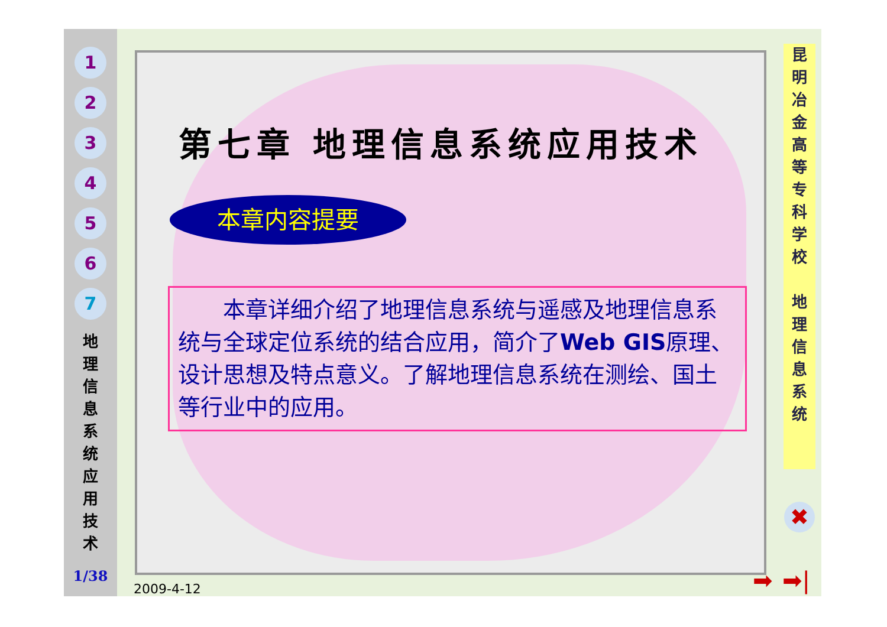1
2
3
4
5
6
7
地 理 信 息 系 统 应 用 技 术
1/38
第七章 地理信息系统应用技术
本章内容提要
  本章详细介绍了地理信息系统与遥感及地理信息系统与全球定位系统的结合应用，简介了Web GIS原理、设计思想及特点意义。了解地理信息系统在测绘、国土等行业中的应用。
昆
明
冶
金
高
等
专
科
学
校
地
理
信
息
系
统
✖
➡ ➡|
2009-4-12